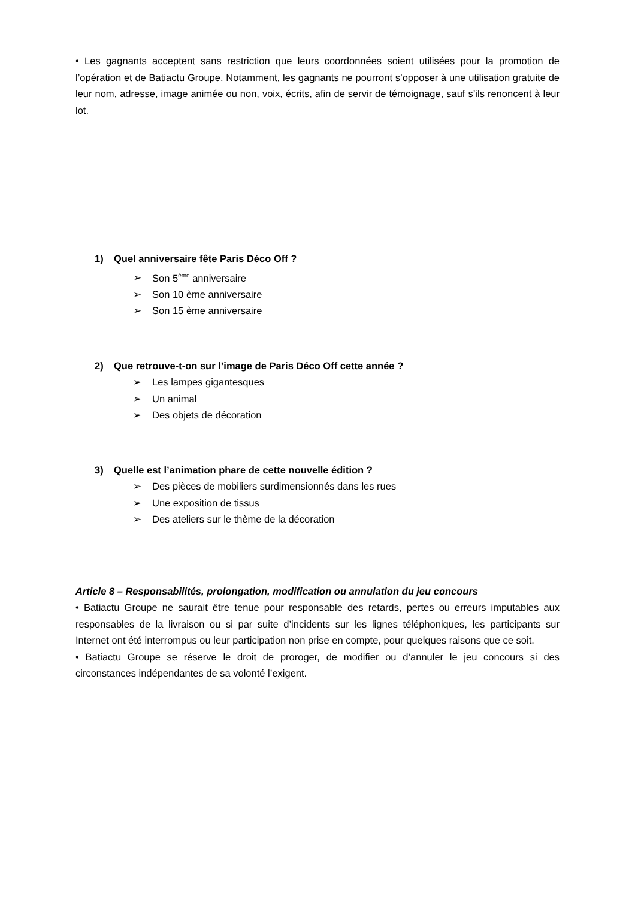• Les gagnants acceptent sans restriction que leurs coordonnées soient utilisées pour la promotion de l’opération et de Batiactu Groupe. Notamment, les gagnants ne pourront s’opposer à une utilisation gratuite de leur nom, adresse, image animée ou non, voix, écrits, afin de servir de témoignage, sauf s’ils renoncent à leur lot.
1) Quel anniversaire fête Paris Déco Off ?
➢ Son 5<sup>ème</sup> anniversaire
➢ Son 10 ème anniversaire
➢ Son 15 ème anniversaire
2) Que retrouve-t-on sur l’image de Paris Déco Off cette année ?
➢ Les lampes gigantesques
➢ Un animal
➢ Des objets de décoration
3) Quelle est l’animation phare de cette nouvelle édition ?
➢ Des pièces de mobiliers surdimensionnés dans les rues
➢ Une exposition de tissus
➢ Des ateliers sur le thème de la décoration
Article 8 – Responsabilités, prolongation, modification ou annulation du jeu concours
• Batiactu Groupe ne saurait être tenue pour responsable des retards, pertes ou erreurs imputables aux responsables de la livraison ou si par suite d’incidents sur les lignes téléphoniques, les participants sur Internet ont été interrompus ou leur participation non prise en compte, pour quelques raisons que ce soit.
• Batiactu Groupe se réserve le droit de proroger, de modifier ou d’annuler le jeu concours si des circonstances indépendantes de sa volonté l’exigent.